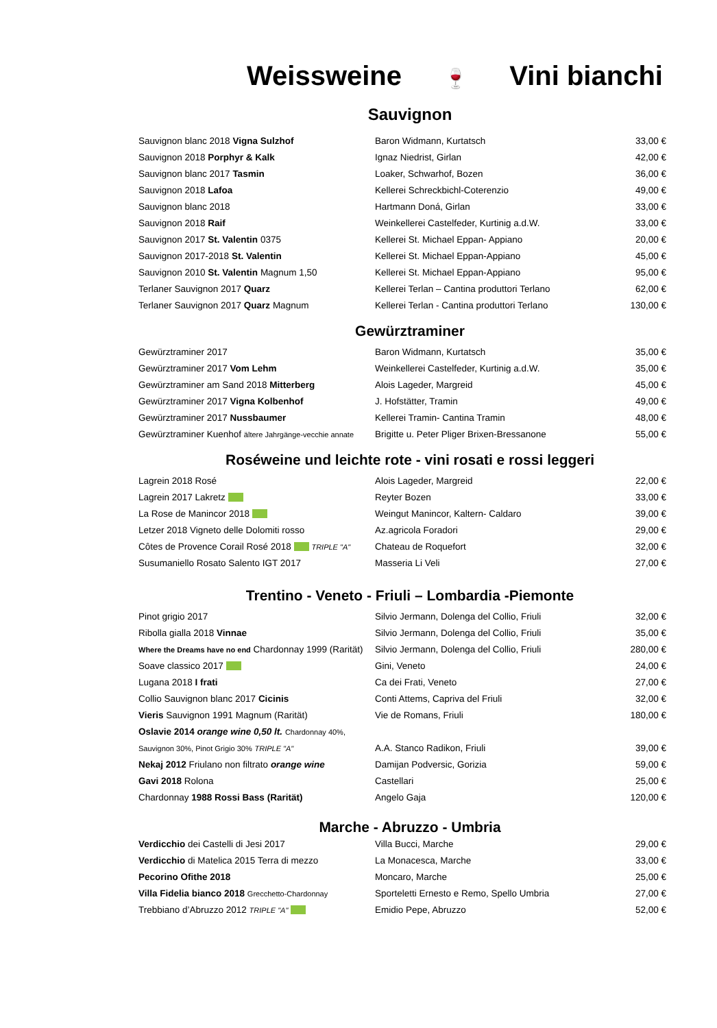Weissweine 🍷 Vini bianchi
Sauvignon
| Sauvignon blanc 2018 Vigna Sulzhof | Baron Widmann, Kurtatsch | 33,00 € |
| Sauvignon 2018 Porphyr & Kalk | Ignaz Niedrist, Girlan | 42,00 € |
| Sauvignon blanc 2017 Tasmin | Loaker, Schwarhof, Bozen | 36,00 € |
| Sauvignon 2018 Lafoa | Kellerei Schreckbichl-Coterenzio | 49,00 € |
| Sauvignon blanc 2018 | Hartmann Doná, Girlan | 33,00 € |
| Sauvignon 2018 Raif | Weinkellerei Castelfeder, Kurtinig a.d.W. | 33,00 € |
| Sauvignon 2017 St. Valentin 0375 | Kellerei St. Michael Eppan- Appiano | 20,00 € |
| Sauvignon 2017-2018 St. Valentin | Kellerei St. Michael Eppan-Appiano | 45,00 € |
| Sauvignon 2010 St. Valentin Magnum 1,50 | Kellerei St. Michael Eppan-Appiano | 95,00 € |
| Terlaner Sauvignon 2017 Quarz | Kellerei Terlan – Cantina produttori Terlano | 62,00 € |
| Terlaner Sauvignon 2017 Quarz Magnum | Kellerei Terlan - Cantina produttori Terlano | 130,00 € |
Gewürztraminer
| Gewürztraminer 2017 | Baron Widmann, Kurtatsch | 35,00 € |
| Gewürztraminer 2017 Vom Lehm | Weinkellerei Castelfeder, Kurtinig a.d.W. | 35,00 € |
| Gewürztraminer am Sand 2018 Mitterberg | Alois Lageder, Margreid | 45,00 € |
| Gewürztraminer 2017 Vigna Kolbenhof | J. Hofstätter, Tramin | 49,00 € |
| Gewürztraminer 2017 Nussbaumer | Kellerei Tramin- Cantina Tramin | 48,00 € |
| Gewürztraminer Kuenhof ältere Jahrgänge-vecchie annate | Brigitte u. Peter Pliger Brixen-Bressanone | 55,00 € |
Roséweine und leichte rote - vini rosati e rossi leggeri
| Lagrein 2018 Rosé | Alois Lageder, Margreid | 22,00 € |
| Lagrein 2017 Lakretz | Reyter Bozen | 33,00 € |
| La Rose de Manincor 2018 | Weingut Manincor, Kaltern- Caldaro | 39,00 € |
| Letzer 2018 Vigneto delle Dolomiti rosso | Az.agricola Foradori | 29,00 € |
| Côtes de Provence Corail Rosé 2018 TRIPLE "A" | Chateau de Roquefort | 32,00 € |
| Susumaniello Rosato Salento IGT 2017 | Masseria Li Veli | 27,00 € |
Trentino - Veneto - Friuli – Lombardia -Piemonte
| Pinot grigio 2017 | Silvio Jermann, Dolenga del Collio, Friuli | 32,00 € |
| Ribolla gialla 2018 Vinnae | Silvio Jermann, Dolenga del Collio, Friuli | 35,00 € |
| Where the Dreams have no end Chardonnay 1999 (Rarität) | Silvio Jermann, Dolenga del Collio, Friuli | 280,00 € |
| Soave classico 2017 | Gini, Veneto | 24,00 € |
| Lugana 2018 I frati | Ca dei Frati, Veneto | 27,00 € |
| Collio Sauvignon blanc 2017 Cicinis | Conti Attems, Capriva del Friuli | 32,00 € |
| Vieris Sauvignon 1991 Magnum (Rarität) | Vie de Romans, Friuli | 180,00 € |
| Oslavie 2014 orange wine 0,50 lt. Chardonnay 40%, | | |
| Sauvignon 30%, Pinot Grigio 30% TRIPLE "A" | A.A. Stanco Radikon, Friuli | 39,00 € |
| Nekaj 2012 Friulano non filtrato orange wine | Damijan Podversic, Gorizia | 59,00 € |
| Gavi 2018 Rolona | Castellari | 25,00 € |
| Chardonnay 1988 Rossi Bass (Rarität) | Angelo Gaja | 120,00 € |
Marche - Abruzzo - Umbria
| Verdicchio dei Castelli di Jesi 2017 | Villa Bucci, Marche | 29,00 € |
| Verdicchio di Matelica 2015 Terra di mezzo | La Monacesca, Marche | 33,00 € |
| Pecorino Ofithe 2018 | Moncaro, Marche | 25,00 € |
| Villa Fidelia bianco 2018 Grecchetto-Chardonnay | Sporteletti Ernesto e Remo, Spello Umbria | 27,00 € |
| Trebbiano d’Abruzzo 2012 TRIPLE "A" | Emidio Pepe, Abruzzo | 52,00 € |